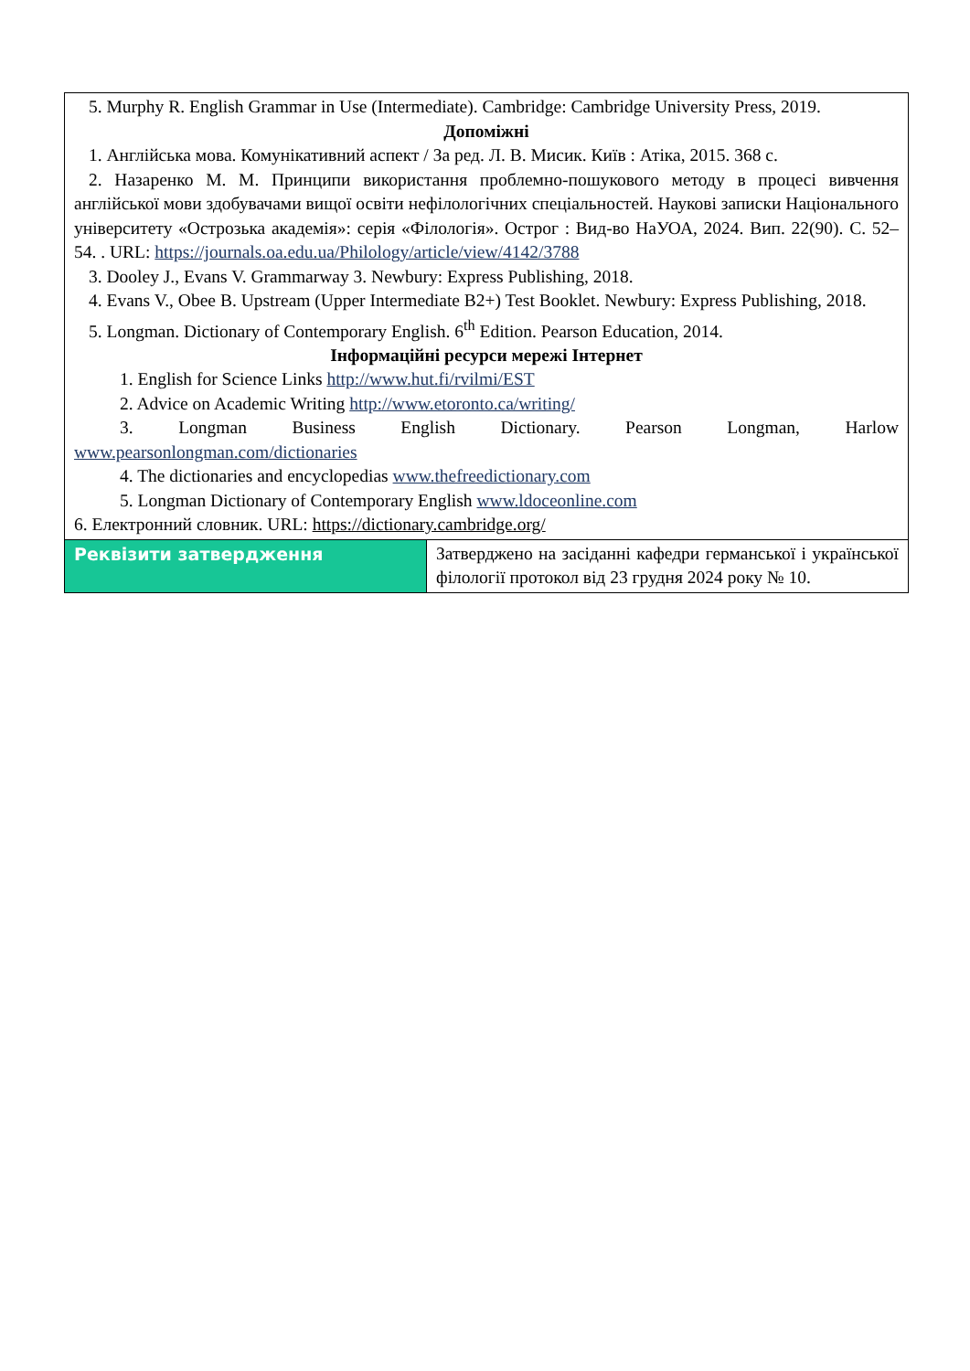| 5. Murphy R. English Grammar in Use (Intermediate). Cambridge: Cambridge University Press, 2019. Допоміжні 1. Англійська мова. Комунікативний аспект / За ред. Л. В. Мисик. Київ : Атіка, 2015. 368 с. 2. Назаренко М. М. Принципи використання проблемно-пошукового методу в процесі вивчення англійської мови здобувачами вищої освіти нефілологічних спеціальностей. Наукові записки Національного університету «Острозька академія»: серія «Філологія». Острог : Вид-во НаУОА, 2024. Вип. 22(90). С. 52–54. . URL: https://journals.oa.edu.ua/Philology/article/view/4142/3788 3. Dooley J., Evans V. Grammarway 3. Newbury: Express Publishing, 2018. 4. Evans V., Obee B. Upstream (Upper Intermediate B2+) Test Booklet. Newbury: Express Publishing, 2018. 5. Longman. Dictionary of Contemporary English. 6<sup>th</sup> Edition. Pearson Education, 2014. Інформаційні ресурси мережі Інтернет 1. English for Science Links http://www.hut.fi/rvilmi/EST 2. Advice on Academic Writing http://www.etoronto.ca/writing/ 3. Longman Business English Dictionary. Pearson Longman, Harlow www.pearsonlongman.com/dictionaries 4. The dictionaries and encyclopedias www.thefreedictionary.com 5. Longman Dictionary of Contemporary English www.ldoceonline.com 6. Електронний словник. URL: https://dictionary.cambridge.org/ | |
| Реквізити затвердження | Затверджено на засіданні кафедри германської і української філології протокол від 23 грудня 2024 року № 10. |